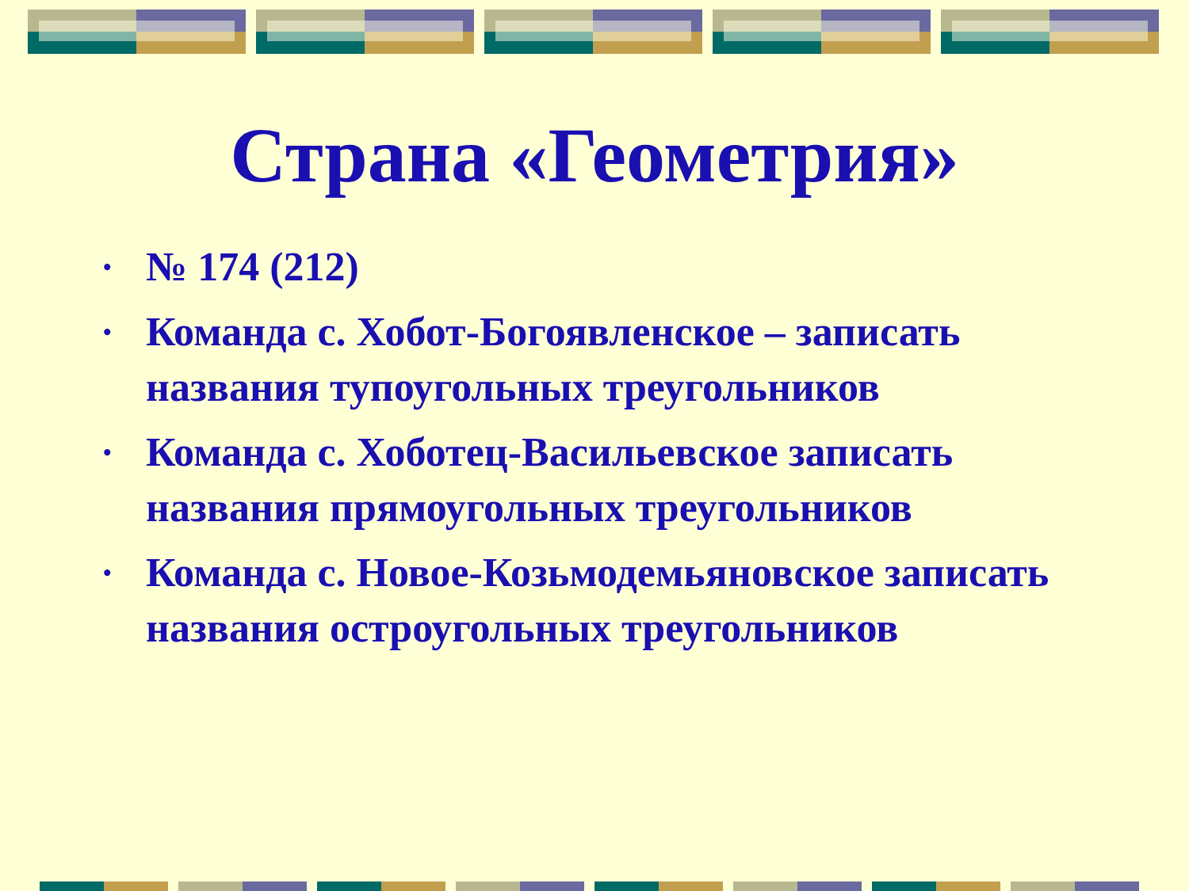Страна «Геометрия»
• № 174 (212)
• Команда с. Хобот-Богоявленское – записать названия тупоугольных треугольников
• Команда с. Хоботец-Васильевское записать названия прямоугольных треугольников
• Команда с. Новое-Козьмодемьяновское записать названия остроугольных треугольников